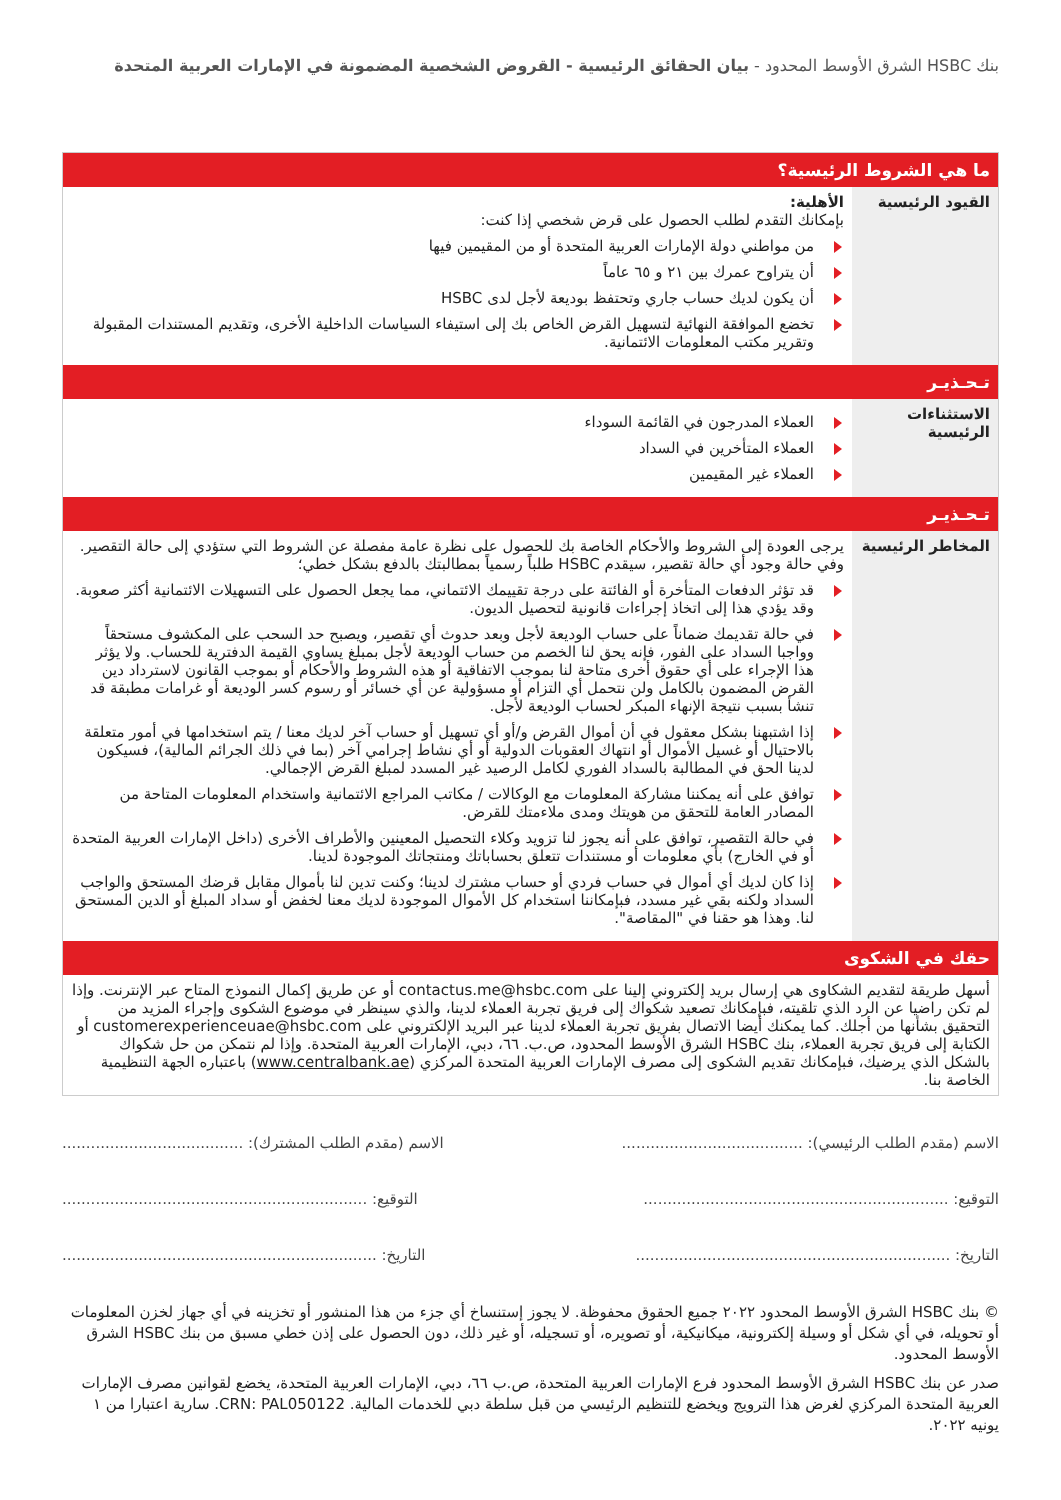بنك HSBC الشرق الأوسط المحدود - بيان الحقائق الرئيسية - القروض الشخصية المضمونة في الإمارات العربية المتحدة
| ما هي الشروط الرئيسية؟ | |
| القيود الرئيسية | الأهلية: بإمكانك التقدم لطلب الحصول على قرض شخصي إذا كنت: من مواطني دولة الإمارات العربية المتحدة أو من المقيمين فيها أن يتراوح عمرك بين ٢١ و ٦٥ عاماً أن يكون لديك حساب جاري وتحتفظ بوديعة لأجل لدى HSBC تخضع الموافقة النهائية لتسهيل القرض الخاص بك إلى استيفاء السياسات الداخلية الأخرى، وتقديم المستندات المقبولة وتقرير مكتب المعلومات الائتمانية. |
| تـحـذيـر | |
| الاستثناءات الرئيسية | العملاء المدرجون في القائمة السوداء العملاء المتأخرين في السداد العملاء غير المقيمين |
| تـحـذيـر | |
| المخاطر الرئيسية | يرجى العودة إلى الشروط والأحكام الخاصة بك للحصول على نظرة عامة مفصلة عن الشروط التي ستؤدي إلى حالة التقصير. وفي حالة وجود أي حالة تقصير، سيقدم HSBC طلباً رسمياً بمطالبتك بالدفع بشكل خطي؛ قد تؤثر الدفعات المتأخرة أو الفائتة على درجة تقييمك الائتماني، مما يجعل الحصول على التسهيلات الائتمانية أكثر صعوبة. وقد يؤدي هذا إلى اتخاذ إجراءات قانونية لتحصيل الديون. في حالة تقديمك ضماناً على حساب الوديعة لأجل وبعد حدوث أي تقصير، ويصبح حد السحب على المكشوف مستحقاً وواجبا السداد على الفور، فإنه يحق لنا الخصم من حساب الوديعة لأجل بمبلغ يساوي القيمة الدفترية للحساب. ولا يؤثر هذا الإجراء على أي حقوق أخرى متاحة لنا بموجب الاتفاقية أو هذه الشروط والأحكام أو بموجب القانون لاسترداد دين القرض المضمون بالكامل ولن نتحمل أي التزام أو مسؤولية عن أي خسائر أو رسوم كسر الوديعة أو غرامات مطبقة قد تنشأ بسبب نتيجة الإنهاء المبكر لحساب الوديعة لأجل. إذا اشتبهنا بشكل معقول في أن أموال القرض و/أو أي تسهيل أو حساب آخر لديك معنا / يتم استخدامها في أمور متعلقة بالاحتيال أو غسيل الأموال أو انتهاك العقوبات الدولية أو أي نشاط إجرامي آخر (بما في ذلك الجرائم المالية)، فسيكون لدينا الحق في المطالبة بالسداد الفوري لكامل الرصيد غير المسدد لمبلغ القرض الإجمالي. توافق على أنه يمكننا مشاركة المعلومات مع الوكالات / مكاتب المراجع الائتمانية واستخدام المعلومات المتاحة من المصادر العامة للتحقق من هويتك ومدى ملاءمتك للقرض. في حالة التقصير، توافق على أنه يجوز لنا تزويد وكلاء التحصيل المعينين والأطراف الأخرى (داخل الإمارات العربية المتحدة أو في الخارج) بأي معلومات أو مستندات تتعلق بحساباتك ومنتجاتك الموجودة لدينا. إذا كان لديك أي أموال في حساب فردي أو حساب مشترك لدينا؛ وكنت تدين لنا بأموال مقابل قرضك المستحق والواجب السداد ولكنه بقي غير مسدد، فبإمكاننا استخدام كل الأموال الموجودة لديك معنا لخفض أو سداد المبلغ أو الدين المستحق لنا. وهذا هو حقنا في "المقاصة". |
| حقك في الشكوى | |
| أسهل طريقة لتقديم الشكاوى هي إرسال بريد إلكتروني إلينا على contactus.me@hsbc.com أو عن طريق إكمال النموذج المتاح عبر الإنترنت. وإذا لم تكن راضيا عن الرد الذي تلقيته، فبإمكانك تصعيد شكواك إلى فريق تجربة العملاء لدينا، والذي سينظر في موضوع الشكوى وإجراء المزيد من التحقيق بشأنها من أجلك. كما يمكنك أيضا الاتصال بفريق تجربة العملاء لدينا عبر البريد الإلكتروني على customerexperienceuae@hsbc.com أو الكتابة إلى فريق تجربة العملاء، بنك HSBC الشرق الأوسط المحدود، ص.ب. ٦٦، دبي، الإمارات العربية المتحدة. وإذا لم نتمكن من حل شكواك بالشكل الذي يرضيك، فبإمكانك تقديم الشكوى إلى مصرف الإمارات العربية المتحدة المركزي ( www.centralbank.ae ) باعتباره الجهة التنظيمية الخاصة بنا. | |
الاسم (مقدم الطلب الرئيسي): ...................................... الاسم (مقدم الطلب المشترك): ......................................
التوقيع: ................................................................ التوقيع: ................................................................
التاريخ: .................................................................. التاريخ: ..................................................................
© بنك HSBC الشرق الأوسط المحدود ٢٠٢٢ جميع الحقوق محفوظة. لا يجوز إستنساخ أي جزء من هذا المنشور أو تخزينه في أي جهاز لخزن المعلومات أو تحويله، في أي شكل أو وسيلة إلكترونية، ميكانيكية، أو تصويره، أو تسجيله، أو غير ذلك، دون الحصول على إذن خطي مسبق من بنك HSBC الشرق الأوسط المحدود.
صدر عن بنك HSBC الشرق الأوسط المحدود فرع الإمارات العربية المتحدة، ص.ب ٦٦، دبي، الإمارات العربية المتحدة، يخضع لقوانين مصرف الإمارات العربية المتحدة المركزي لغرض هذا الترويج ويخضع للتنظيم الرئيسي من قبل سلطة دبي للخدمات المالية. CRN: PAL050122. سارية اعتبارا من ١ يونيه ٢٠٢٢.